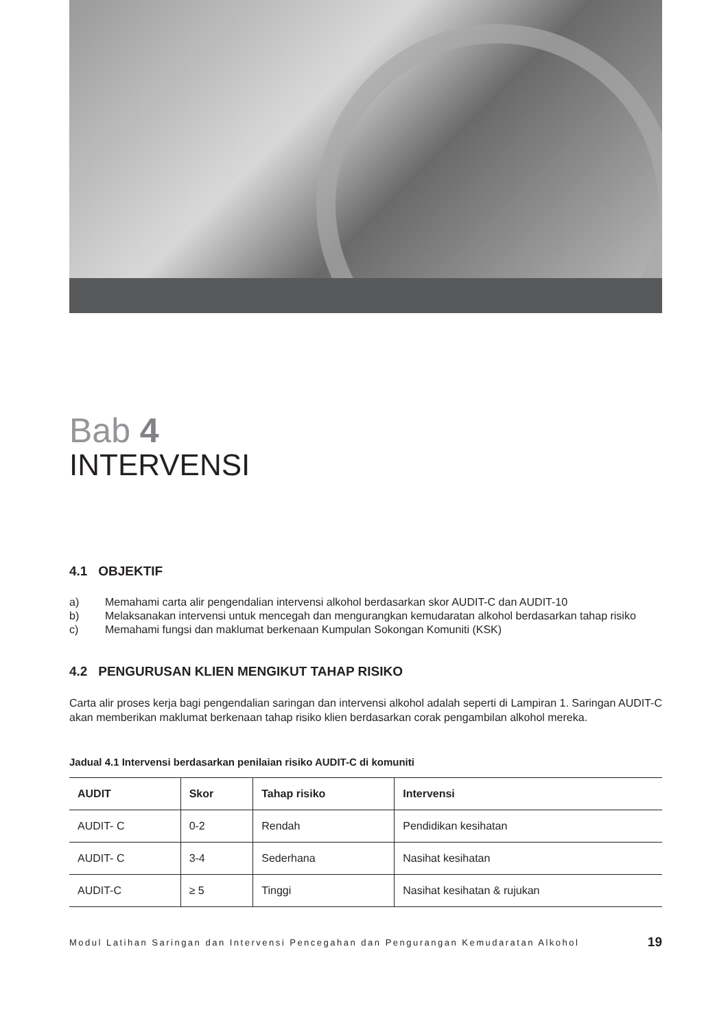Bab 4
INTERVENSI
4.1 OBJEKTIF
a) Memahami carta alir pengendalian intervensi alkohol berdasarkan skor AUDIT-C dan AUDIT-10
b) Melaksanakan intervensi untuk mencegah dan mengurangkan kemudaratan alkohol berdasarkan tahap risiko
c) Memahami fungsi dan maklumat berkenaan Kumpulan Sokongan Komuniti (KSK)
4.2 PENGURUSAN KLIEN MENGIKUT TAHAP RISIKO
Carta alir proses kerja bagi pengendalian saringan dan intervensi alkohol adalah seperti di Lampiran 1. Saringan AUDIT-C akan memberikan maklumat berkenaan tahap risiko klien berdasarkan corak pengambilan alkohol mereka.
Jadual 4.1 Intervensi berdasarkan penilaian risiko AUDIT-C di komuniti
| AUDIT | Skor | Tahap risiko | Intervensi |
| --- | --- | --- | --- |
| AUDIT- C | 0-2 | Rendah | Pendidikan kesihatan |
| AUDIT- C | 3-4 | Sederhana | Nasihat kesihatan |
| AUDIT-C | ≥ 5 | Tinggi | Nasihat kesihatan & rujukan |
Modul Latihan Saringan dan Intervensi Pencegahan dan Pengurangan Kemudaratan Alkohol 19